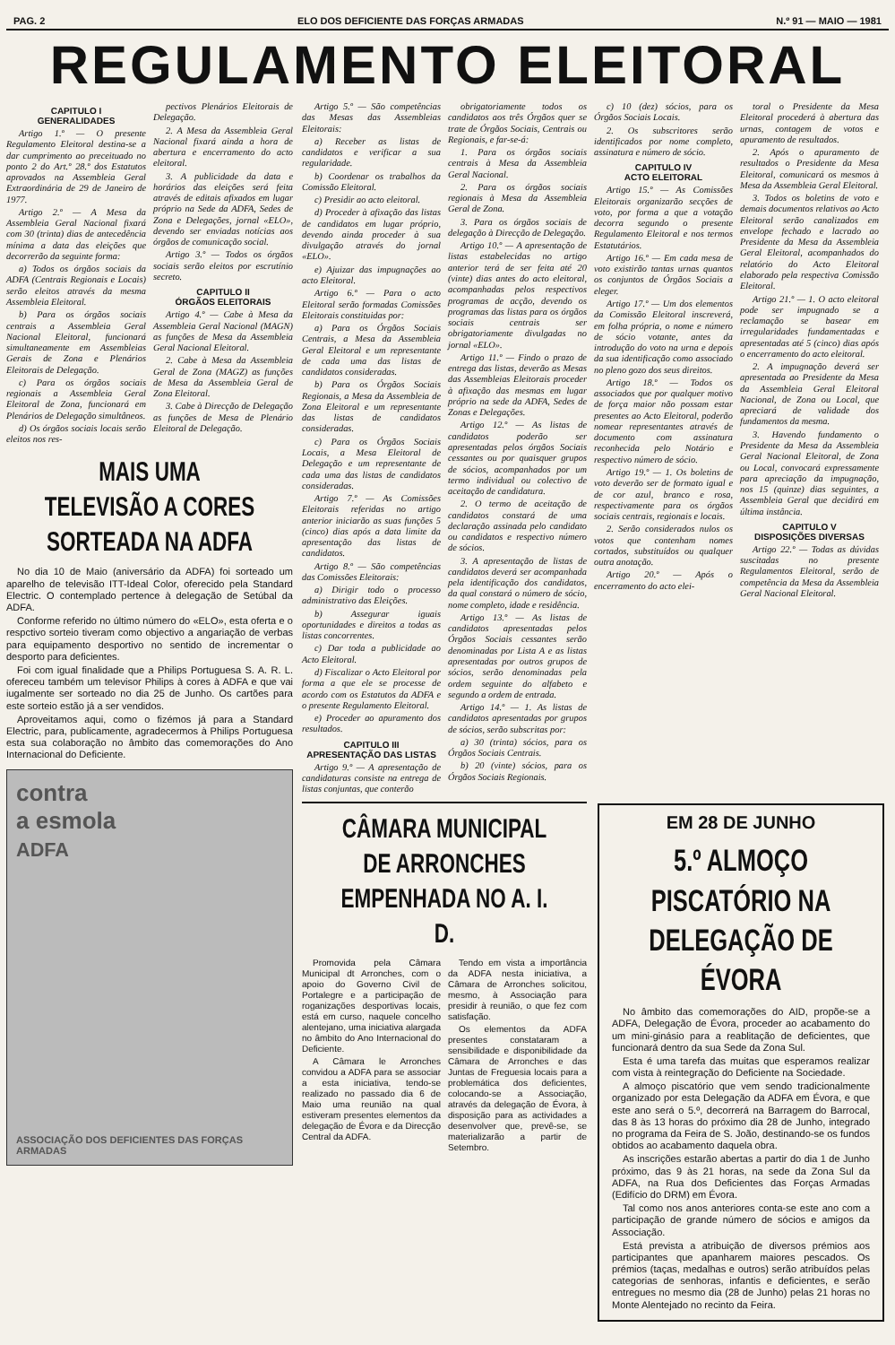PAG. 2 ELO DOS DEFICIENTE DAS FORÇAS ARMADAS N.º 91 — MAIO — 1981
REGULAMENTO ELEITORAL
CAPITULO I
GENERALIDADES
Artigo 1.º — O presente Regulamento Eleitoral destina-se a dar cumprimento ao preceituado no ponto 2 do Art.º 28.º dos Estatutos aprovados na Assembleia Geral Extraordinária de 29 de Janeiro de 1977.
Artigo 2.º — A Mesa da Assembleia Geral Nacional fixará com 30 (trinta) dias de antecedência mínima a data das eleições que decorrerão da seguinte forma:
a) Todos os órgãos sociais da ADFA (Centrais Regionais e Locais) serão eleitos através da mesma Assembleia Eleitoral.
b) Para os órgãos sociais centrais a Assembleia Geral Nacional Eleitoral, funcionará simultaneamente em Assembleias Gerais de Zona e Plenários Eleitorais de Delegação.
c) Para os órgãos sociais regionais a Assembleia Geral Eleitoral de Zona, funcionará em Plenários de Delegação simultâneos.
d) Os órgãos sociais locais serão eleitos nos res-
pectivos Plenários Eleitorais de Delegação.
2. A Mesa da Assembleia Geral Nacional fixará ainda a hora de abertura e encerramento do acto eleitoral.
3. A publicidade da data e horários das eleições será feita através de editais afixados em lugar próprio na Sede da ADFA, Sedes de Zona e Delegações, jornal «ELO», devendo ser enviadas notícias aos órgãos de comunicação social.
Artigo 3.º — Todos os órgãos sociais serão eleitos por escrutínio secreto.
CAPITULO II
ÓRGÃOS ELEITORAIS
Artigo 4.º — Cabe à Mesa da Assembleia Geral Nacional (MAGN) as funções de Mesa da Assembleia Geral Nacional Eleitoral.
2. Cabe à Mesa da Assembleia Geral de Zona (MAGZ) as funções de Mesa da Assembleia Geral de Zona Eleitoral.
3. Cabe à Direcção de Delegação as funções de Mesa de Plenário Eleitoral de Delegação.
MAIS UMA TELEVISÃO A CORES SORTEADA NA ADFA
No dia 10 de Maio (aniversário da ADFA) foi sorteado um aparelho de televisão ITT-Ideal Color, oferecido pela Standard Electric. O contemplado pertence à delegação de Setúbal da ADFA.
Conforme referido no último número do «ELO», esta oferta e o respctivo sorteio tiveram como objectivo a angariação de verbas para equipamento desportivo no sentido de incrementar o desporto para deficientes.
Foi com igual finalidade que a Philips Portuguesa S. A. R. L. ofereceu também um televisor Philips à cores à ADFA e que vai iugalmente ser sorteado no dia 25 de Junho. Os cartões para este sorteio estão já a ser vendidos.
Aproveitamos aqui, como o fizémos já para a Standard Electric, para, publicamente, agradecermos à Philips Portuguesa esta sua colaboração no âmbito das comemorações do Ano Internacional do Deficiente.
contra
a esmola
ADFA
ASSOCIAÇÃO DOS DEFICIENTES DAS FORÇAS ARMADAS
Artigo 5.º — São competências das Mesas das Assembleias Eleitorais:
a) Receber as listas de candidatos e verificar a sua regularidade.
b) Coordenar os trabalhos da Comissão Eleitoral.
c) Presidir ao acto eleitoral.
d) Proceder à afixação das listas de candidatos em lugar próprio, devendo ainda proceder à sua divulgação através do jornal «ELO».
e) Ajuizar das impugnações ao acto Eleitoral.
Artigo 6.º — Para o acto Eleitoral serão formadas Comissões Eleitorais constituidas por:
a) Para os Órgãos Sociais Centrais, a Mesa da Assembleia Geral Eleitoral e um representante de cada uma das listas de candidatos consideradas.
b) Para os Órgãos Sociais Regionais, a Mesa da Assembleia de Zona Eleitoral e um representante das listas de candidatos consideradas.
c) Para os Órgãos Sociais Locais, a Mesa Eleitoral de Delegação e um representante de cada uma das listas de candidatos consideradas.
Artigo 7.º — As Comissões Eleitorais referidas no artigo anterior iniciarão as suas funções 5 (cinco) dias após a data limite da apresentação das listas de candidatos.
Artigo 8.º — São competências das Comissões Eleitorais:
a) Dirigir todo o processo administrativo das Eleições.
b) Assegurar iguais oportunidades e direitos a todas as listas concorrentes.
c) Dar toda a publicidade ao Acto Eleitoral.
d) Fiscalizar o Acto Eleitoral por forma a que ele se processe de acordo com os Estatutos da ADFA e o presente Regulamento Eleitoral.
e) Proceder ao apuramento dos resultados.
CAPITULO III
APRESENTAÇÃO DAS LISTAS
Artigo 9.º — A apresentação de candidaturas consiste na entrega de listas conjuntas, que conterão
obrigatoriamente todos os candidatos aos três Órgãos quer se trate de Órgãos Sociais, Centrais ou Regionais, e far-se-á:
1. Para os órgãos sociais centrais à Mesa da Assembleia Geral Nacional.
2. Para os órgãos sociais regionais à Mesa da Assembleia Geral de Zona.
3. Para os órgãos sociais de delegação à Direcção de Delegação.
Artigo 10.º — A apresentação de listas estabelecidas no artigo anterior terá de ser feita até 20 (vinte) dias antes do acto eleitoral, acompanhadas pelos respectivos programas de acção, devendo os programas das listas para os órgãos sociais centrais ser obrigatoriamente divulgadas no jornal «ELO».
Artigo 11.º — Findo o prazo de entrega das listas, deverão as Mesas das Assembleias Eleitorais proceder à afixação das mesmas em lugar próprio na sede da ADFA, Sedes de Zonas e Delegações.
Artigo 12.º — As listas de candidatos poderão ser apresentadas pelos órgãos Sociais cessantes ou por quaisquer grupos de sócios, acompanhados por um termo individual ou colectivo de aceitação de candidatura.
2. O termo de aceitação de candidatos constará de uma declaração assinada pelo candidato ou candidatos e respectivo número de sócios.
3. A apresentação de listas de candidatos deverá ser acompanhada pela identificação dos candidatos, da qual constará o número de sócio, nome completo, idade e residência.
Artigo 13.º — As listas de candidatos apresentadas pelos Órgãos Sociais cessantes serão denominadas por Lista A e as listas apresentadas por outros grupos de sócios, serão denominadas pela ordem seguinte do alfabeto e segundo a ordem de entrada.
Artigo 14.º — 1. As listas de candidatos apresentadas por grupos de sócios, serão subscritas por:
a) 30 (trinta) sócios, para os Órgãos Sociais Centrais.
b) 20 (vinte) sócios, para os Órgãos Sociais Regionais.
c) 10 (dez) sócios, para os Órgãos Sociais Locais.
2. Os subscritores serão identificados por nome completo, assinatura e número de sócio.
CAPITULO IV
ACTO ELEITORAL
Artigo 15.º — As Comissões Eleitorais organizarão secções de voto, por forma a que a votação decorra segundo o presente Regulamento Eleitoral e nos termos Estatutários.
Artigo 16.º — Em cada mesa de voto existirão tantas urnas quantos os conjuntos de Órgãos Sociais a eleger.
Artigo 17.º — Um dos elementos da Comissão Eleitoral inscreverá, em folha própria, o nome e número de sócio votante, antes da introdução do voto na urna e depois da sua identificação como associado no pleno gozo dos seus direitos.
Artigo 18.º — Todos os associados que por qualquer motivo de força maior não possam estar presentes ao Acto Eleitoral, poderão nomear representantes através de documento com assinatura reconhecida pelo Notário e respectivo número de sócio.
Artigo 19.º — 1. Os boletins de voto deverão ser de formato igual e de cor azul, branco e rosa, respectivamente para os órgãos sociais centrais, regionais e locais.
2. Serão considerados nulos os votos que contenham nomes cortados, substituídos ou qualquer outra anotação.
Artigo 20.º — Após o encerramento do acto elei-
toral o Presidente da Mesa Eleitoral procederá à abertura das urnas, contagem de votos e apuramento de resultados.
2. Após o apuramento de resultados o Presidente da Mesa Eleitoral, comunicará os mesmos à Mesa da Assembleia Geral Eleitoral.
3. Todos os boletins de voto e demais documentos relativos ao Acto Eleitoral serão canalizados em envelope fechado e lacrado ao Presidente da Mesa da Assembleia Geral Eleitoral, acompanhados do relatório do Acto Eleitoral elaborado pela respectiva Comissão Eleitoral.
Artigo 21.º — 1. O acto eleitoral pode ser impugnado se a reclamação se basear em irregularidades fundamentadas e apresentadas até 5 (cinco) dias após o encerramento do acto eleitoral.
2. A impugnação deverá ser apresentada ao Presidente da Mesa da Assembleia Geral Eleitoral Nacional, de Zona ou Local, que apreciará de validade dos fundamentos da mesma.
3. Havendo fundamento o Presidente da Mesa da Assembleia Geral Nacional Eleitoral, de Zona ou Local, convocará expressamente para apreciação da impugnação, nos 15 (quinze) dias seguintes, a Assembleia Geral que decidirá em última instância.
CAPITULO V
DISPOSIÇÕES DIVERSAS
Artigo 22.º — Todas as dúvidas suscitadas no presente Regulamentos Eleitoral, serão de competência da Mesa da Assembleia Geral Nacional Eleitoral.
CÂMARA MUNICIPAL DE ARRONCHES EMPENHADA NO A. I. D.
Promovida pela Câmara Municipal dt Arronches, com o apoio do Governo Civil de Portalegre e a participação de roganizações desportivas locais, está em curso, naquele concelho alentejano, uma iniciativa alargada no âmbito do Ano Internacional do Deficiente.
A Câmara le Arronches convidou a ADFA para se associar a esta iniciativa, tendo-se realizado no passado dia 6 de Maio uma reunião na qual estiveram presentes elementos da delegação de Évora e da Direcção Central da ADFA.
Tendo em vista a importância da ADFA nesta iniciativa, a Câmara de Arronches solicitou, mesmo, à Associação para presidir à reunião, o que fez com satisfação.
Os elementos da ADFA presentes constataram a sensibilidade e disponibilidade da Câmara de Arronches e das Juntas de Freguesia locais para a problemática dos deficientes, colocando-se a Associação, através da delegação de Évora, à disposição para as actividades a desenvolver que, prevê-se, se materializarão a partir de Setembro.
EM 28 DE JUNHO
5.º ALMOÇO PISCATÓRIO NA DELEGAÇÃO DE ÉVORA
No âmbito das comemorações do AID, propõe-se a ADFA, Delegação de Évora, proceder ao acabamento do um mini-ginásio para a reablitação de deficientes, que funcionará dentro da sua Sede da Zona Sul.
Esta é uma tarefa das muitas que esperamos realizar com vista à reintegração do Deficiente na Sociedade.
A almoço piscatório que vem sendo tradicionalmente organizado por esta Delegação da ADFA em Évora, e que este ano será o 5.º, decorrerá na Barragem do Barrocal, das 8 às 13 horas do próximo dia 28 de Junho, integrado no programa da Feira de S. João, destinando-se os fundos obtidos ao acabamento daquela obra.
As inscrições estarão abertas a partir do dia 1 de Junho próximo, das 9 às 21 horas, na sede da Zona Sul da ADFA, na Rua dos Deficientes das Forças Armadas (Edifício do DRM) em Évora.
Tal como nos anos anteriores conta-se este ano com a participação de grande número de sócios e amigos da Associação.
Está prevista a atribuição de diversos prémios aos participantes que apanharem maiores pescados. Os prémios (taças, medalhas e outros) serão atribuídos pelas categorias de senhoras, infantis e deficientes, e serão entregues no mesmo dia (28 de Junho) pelas 21 horas no Monte Alentejado no recinto da Feira.